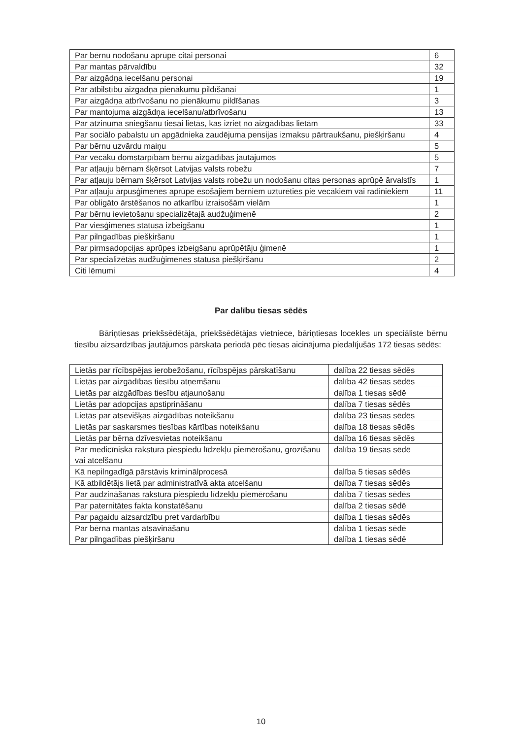| Par bērnu nodošanu aprūpē citai personai | 6 |
| Par mantas pārvaldību | 32 |
| Par aizgādņa iecelšanu personai | 19 |
| Par atbilstību aizgādņa pienākumu pildīšanai | 1 |
| Par aizgādņa atbrīvošanu no pienākumu pildīšanas | 3 |
| Par mantojuma aizgādņa iecelšanu/atbrīvošanu | 13 |
| Par atzinuma sniegšanu tiesai lietās, kas izriet no aizgādības lietām | 33 |
| Par sociālo pabalstu un apgādnieka zaudējuma pensijas izmaksu pārtraukšanu, piešķiršanu | 4 |
| Par bērnu uzvārdu maiņu | 5 |
| Par vecāku domstarpībām bērnu aizgādības jautājumos | 5 |
| Par atļauju bērnam šķērsot Latvijas valsts robežu | 7 |
| Par atļauju bērnam šķērsot Latvijas valsts robežu un nodošanu citas personas aprūpē ārvalstīs | 1 |
| Par atļauju ārpusģimenes aprūpē esošajiem bērniem uzturēties pie vecākiem vai radiniekiem | 11 |
| Par obligāto ārstēšanos no atkarību izraisošām vielām | 1 |
| Par bērnu ievietošanu specializētajā audžuģimenē | 2 |
| Par viesģimenes statusa izbeigšanu | 1 |
| Par pilngadības piešķiršanu | 1 |
| Par pirmsadopcijas aprūpes izbeigšanu aprūpētāju ģimenē | 1 |
| Par specializētās audžuģimenes statusa piešķiršanu | 2 |
| Citi lēmumi | 4 |
Par dalību tiesas sēdēs
Bāriņtiesas priekšsēdētāja, priekšsēdētājas vietniece, bāriņtiesas locekles un speciāliste bērnu tiesību aizsardzības jautājumos pārskata periodā pēc tiesas aicinājuma piedalījušās 172 tiesas sēdēs:
| Lietās par rīcībspējas ierobežošanu, rīcībspējas pārskatīšanu | dalība 22 tiesas sēdēs |
| Lietās par aizgādības tiesību atņemšanu | dalība 42 tiesas sēdēs |
| Lietās par aizgādības tiesību atjaunošanu | dalība 1 tiesas sēdē |
| Lietās par adopcijas apstiprināšanu | dalība 7 tiesas sēdēs |
| Lietās par atsevišķas aizgādības noteikšanu | dalība 23 tiesas sēdēs |
| Lietās par saskarsmes tiesības kārtības noteikšanu | dalība 18 tiesas sēdēs |
| Lietās par bērna dzīvesvietas noteikšanu | dalība 16 tiesas sēdēs |
| Par medicīniska rakstura piespiedu līdzekļu piemērošanu, grozīšanu vai atcelšanu | dalība 19 tiesas sēdē |
| Kā nepilngadīgā pārstāvis kriminālprocesā | dalība 5 tiesas sēdēs |
| Kā atbildētājs lietā par administratīvā akta atcelšanu | dalība 7 tiesas sēdēs |
| Par audzināšanas rakstura piespiedu līdzekļu piemērošanu | dalība 7 tiesas sēdēs |
| Par paternitātes fakta konstatēšanu | dalība 2 tiesas sēdē |
| Par pagaidu aizsardzību pret vardarbību | dalība 1 tiesas sēdēs |
| Par bērna mantas atsavināšanu Par pilngadības piešķiršanu | dalība 1 tiesas sēdē dalība 1 tiesas sēdē |
10